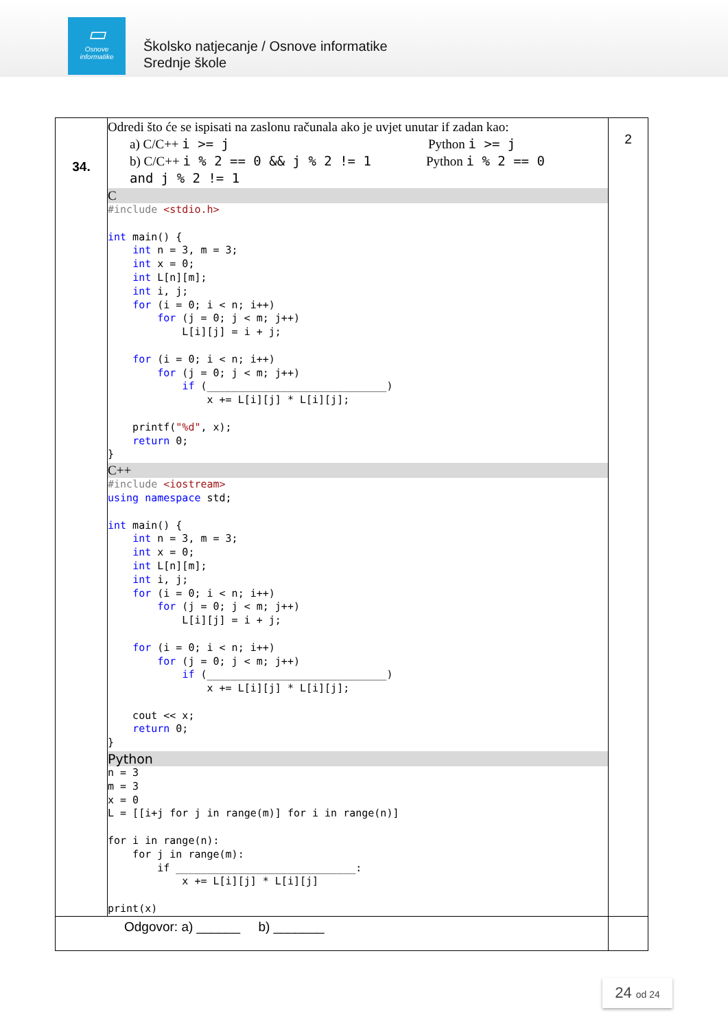▭
Osnove
informatike
Školsko natjecanje / Osnove informatike
Srednje škole
| 34. | Odredi što će se ispisati na zaslonu računala ako je uvjet unutar if zadan kao: a) C/C++ i >= j Python i >= j b) C/C++ i % 2 == 0 && j % 2 != 1 Python i % 2 == 0 and j % 2 != 1 C #include <stdio.h> int main() { int n = 3, m = 3; int x = 0; int L[n][m]; int i, j; for (i = 0; i < n; i++) for (j = 0; j < m; j++) L[i][j] = i + j; for (i = 0; i < n; i++) for (j = 0; j < m; j++) if (_____________________________) x += L[i][j] * L[i][j]; printf( "%d" , x); return 0; } C++ #include <iostream> using namespace std; int main() { int n = 3, m = 3; int x = 0; int L[n][m]; int i, j; for (i = 0; i < n; i++) for (j = 0; j < m; j++) L[i][j] = i + j; for (i = 0; i < n; i++) for (j = 0; j < m; j++) if (_____________________________) x += L[i][j] * L[i][j]; cout << x; return 0; } Python n = 3 m = 3 x = 0 L = [[i+j for j in range(m)] for i in range(n)] for i in range(n): for j in range(m): if _____________________________: x += L[i][j] * L[i][j] print(x) | 2 |
| Odgovor: a) ______ b) _______ | | |
24 od 24